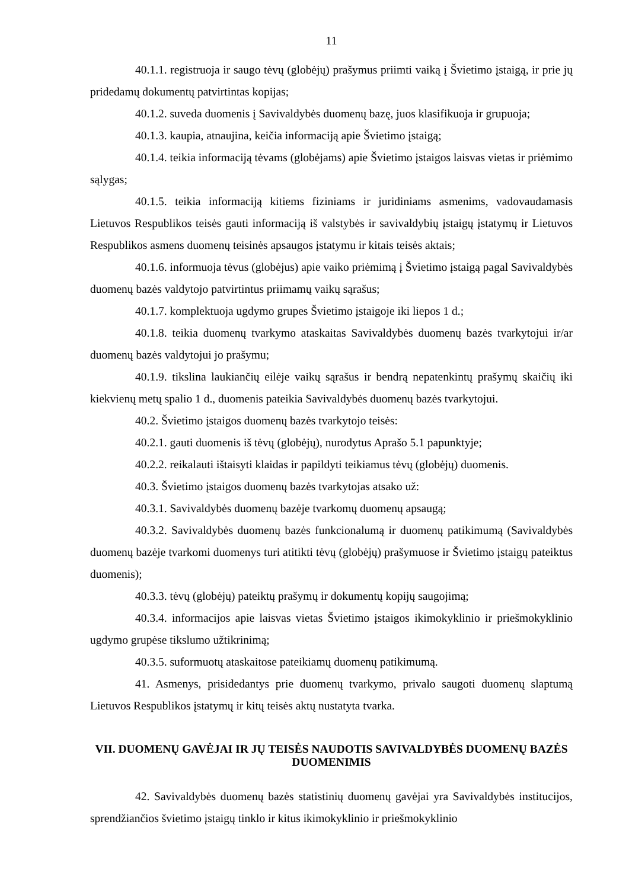11
40.1.1. registruoja ir saugo tėvų (globėjų) prašymus priimti vaiką į Švietimo įstaigą, ir prie jų pridedamų dokumentų patvirtintas kopijas;
40.1.2. suveda duomenis į Savivaldybės duomenų bazę, juos klasifikuoja ir grupuoja;
40.1.3. kaupia, atnaujina, keičia informaciją apie Švietimo įstaigą;
40.1.4. teikia informaciją tėvams (globėjams) apie Švietimo įstaigos laisvas vietas ir priėmimo sąlygas;
40.1.5. teikia informaciją kitiems fiziniams ir juridiniams asmenims, vadovaudamasis Lietuvos Respublikos teisės gauti informaciją iš valstybės ir savivaldybių įstaigų įstatymų ir Lietuvos Respublikos asmens duomenų teisinės apsaugos įstatymu ir kitais teisės aktais;
40.1.6. informuoja tėvus (globėjus) apie vaiko priėmimą į Švietimo įstaigą pagal Savivaldybės duomenų bazės valdytojo patvirtintus priimamų vaikų sąrašus;
40.1.7. komplektuoja ugdymo grupes Švietimo įstaigoje iki liepos 1 d.;
40.1.8. teikia duomenų tvarkymo ataskaitas Savivaldybės duomenų bazės tvarkytojui ir/ar duomenų bazės valdytojui jo prašymu;
40.1.9. tikslina laukiančių eilėje vaikų sąrašus ir bendrą nepatenkintų prašymų skaičių iki kiekvienų metų spalio 1 d., duomenis pateikia Savivaldybės duomenų bazės tvarkytojui.
40.2. Švietimo įstaigos duomenų bazės tvarkytojo teisės:
40.2.1. gauti duomenis iš tėvų (globėjų), nurodytus Aprašo 5.1 papunktyje;
40.2.2. reikalauti ištaisyti klaidas ir papildyti teikiamus tėvų (globėjų) duomenis.
40.3. Švietimo įstaigos duomenų bazės tvarkytojas atsako už:
40.3.1. Savivaldybės duomenų bazėje tvarkomų duomenų apsaugą;
40.3.2. Savivaldybės duomenų bazės funkcionalumą ir duomenų patikimumą (Savivaldybės duomenų bazėje tvarkomi duomenys turi atitikti tėvų (globėjų) prašymuose ir Švietimo įstaigų pateiktus duomenis);
40.3.3. tėvų (globėjų) pateiktų prašymų ir dokumentų kopijų saugojimą;
40.3.4. informacijos apie laisvas vietas Švietimo įstaigos ikimokyklinio ir priešmokyklinio ugdymo grupėse tikslumo užtikrinimą;
40.3.5. suformuotų ataskaitose pateikiamų duomenų patikimumą.
41. Asmenys, prisidedantys prie duomenų tvarkymo, privalo saugoti duomenų slaptumą Lietuvos Respublikos įstatymų ir kitų teisės aktų nustatyta tvarka.
VII. DUOMENŲ GAVĖJAI IR JŲ TEISĖS NAUDOTIS SAVIVALDYBĖS DUOMENŲ BAZĖS DUOMENIMIS
42. Savivaldybės duomenų bazės statistinių duomenų gavėjai yra Savivaldybės institucijos, sprendžiančios švietimo įstaigų tinklo ir kitus ikimokyklinio ir priešmokyklinio